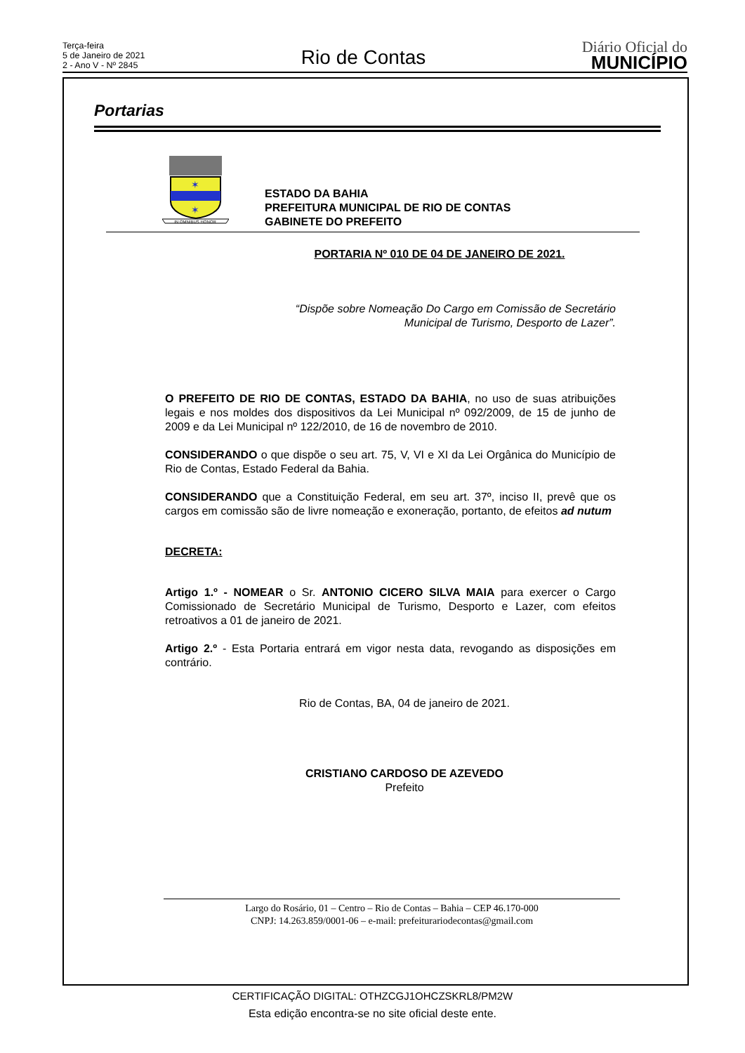Terça-feira
5 de Janeiro de 2021
2 - Ano V - Nº 2845
Rio de Contas
Diário Oficial do
MUNICÍPIO
Portarias
✶
✶
IN OMNIBUS HONOR
ESTADO DA BAHIA
PREFEITURA MUNICIPAL DE RIO DE CONTAS
GABINETE DO PREFEITO
PORTARIA Nº 010 DE 04 DE JANEIRO DE 2021.
“Dispõe sobre Nomeação Do Cargo em Comissão de Secretário Municipal de Turismo, Desporto de Lazer”.
O PREFEITO DE RIO DE CONTAS, ESTADO DA BAHIA, no uso de suas atribuições legais e nos moldes dos dispositivos da Lei Municipal nº 092/2009, de 15 de junho de 2009 e da Lei Municipal nº 122/2010, de 16 de novembro de 2010.
CONSIDERANDO o que dispõe o seu art. 75, V, VI e XI da Lei Orgânica do Município de Rio de Contas, Estado Federal da Bahia.
CONSIDERANDO que a Constituição Federal, em seu art. 37º, inciso II, prevê que os cargos em comissão são de livre nomeação e exoneração, portanto, de efeitos ad nutum
DECRETA:
Artigo 1.º - NOMEAR o Sr. ANTONIO CICERO SILVA MAIA para exercer o Cargo Comissionado de Secretário Municipal de Turismo, Desporto e Lazer, com efeitos retroativos a 01 de janeiro de 2021.
Artigo 2.º - Esta Portaria entrará em vigor nesta data, revogando as disposições em contrário.
Rio de Contas, BA, 04 de janeiro de 2021.
CRISTIANO CARDOSO DE AZEVEDO
Prefeito
Largo do Rosário, 01 – Centro – Rio de Contas – Bahia – CEP 46.170-000
CNPJ: 14.263.859/0001-06 – e-mail: prefeiturariodecontas@gmail.com
CERTIFICAÇÃO DIGITAL: OTHZCGJ1OHCZSKRL8/PM2W
Esta edição encontra-se no site oficial deste ente.